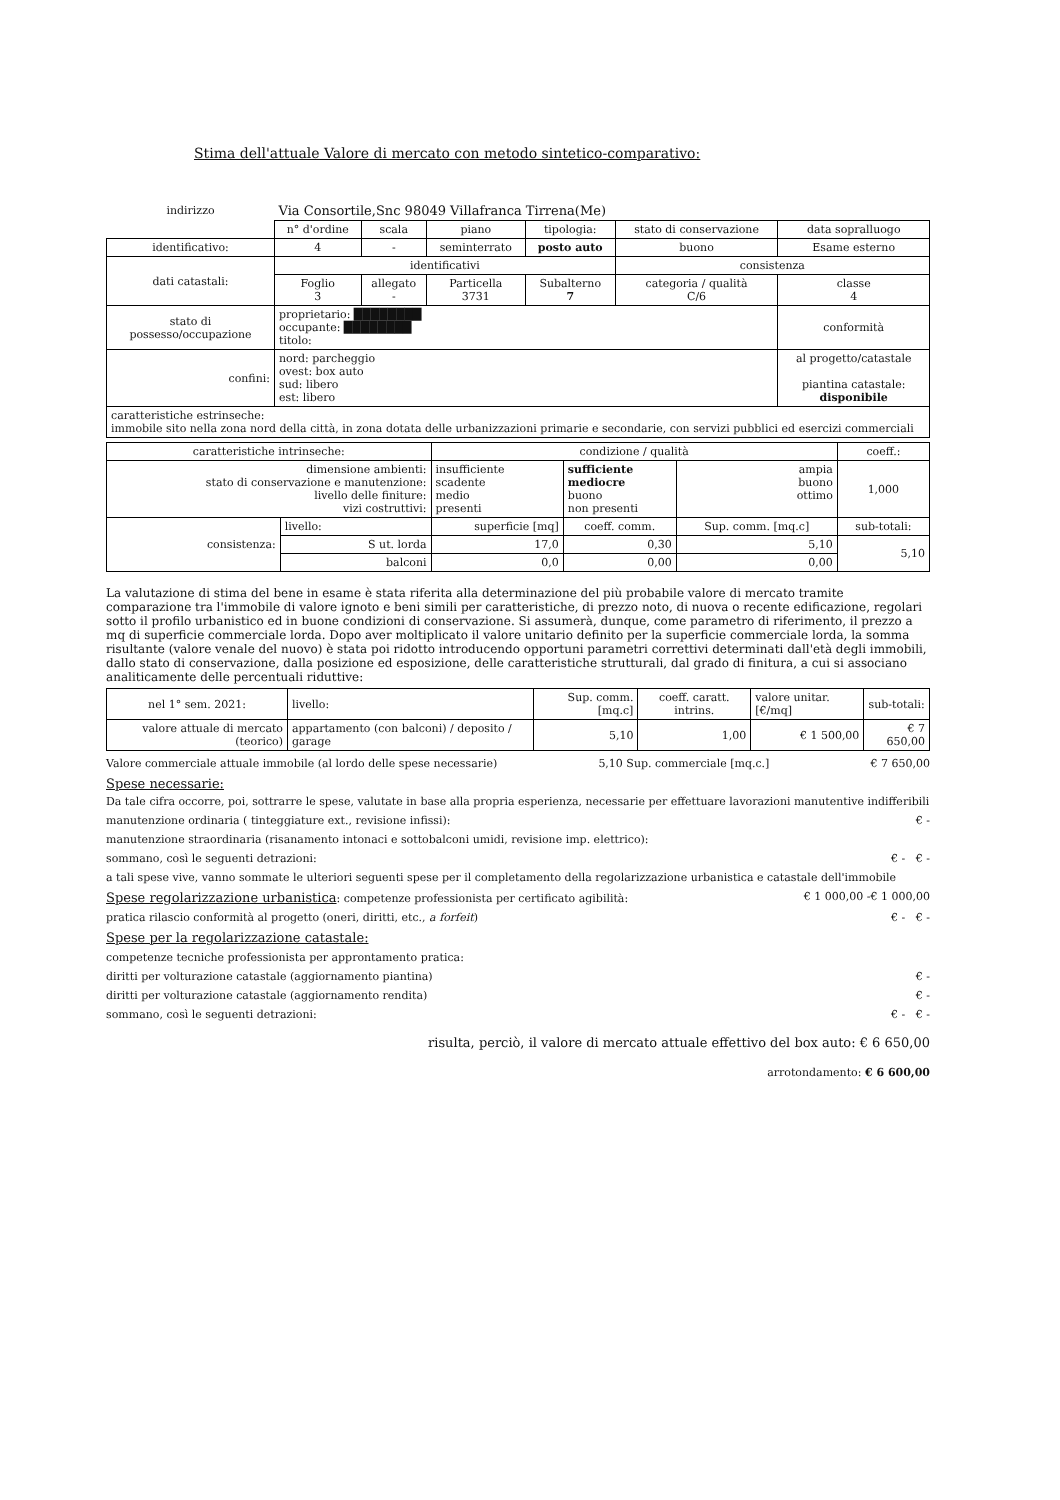Stima dell'attuale Valore di mercato con metodo sintetico-comparativo:
| indirizzo | Via Consortile,Snc 98049 Villafranca Tirrena(Me) | | | | | |
| | n° d'ordine | scala | piano | tipologia: | stato di conservazione | data sopralluogo |
| identificativo: | 4 | - | seminterrato | posto auto | buono | Esame esterno |
| dati catastali: | identificativi | | | | consistenza | |
| | Foglio 3 | allegato - | Particella 3731 | Subalterno 7 | categoria / qualità C/6 | classe 4 |
| stato di possesso/occupazione | proprietario: ████████ occupante: ████████ titolo: | | | | | conformità |
| confini: | nord: parcheggio ovest: box auto sud: libero est: libero | | | | | al progetto/catastale piantina catastale: disponibile |
| caratteristiche estrinseche: immobile sito nella zona nord della città, in zona dotata delle urbanizzazioni primarie e secondarie, con servizi pubblici ed esercizi commerciali | | | | | | |
| caratteristiche intrinseche: | | condizione / qualità | | | coeff.: |
| --- | --- | --- | --- | --- | --- |
| dimensione ambienti: stato di conservazione e manutenzione: livello delle finiture: vizi costruttivi: | | insufficiente scadente medio presenti | sufficiente mediocre buono non presenti | ampia buono ottimo | 1,000 |
| consistenza: | livello: | superficie [mq] | coeff. comm. | Sup. comm. [mq.c] | sub-totali: |
| | S ut. lorda | 17,0 | 0,30 | 5,10 | 5,10 |
| | balconi | 0,0 | 0,00 | 0,00 | |
La valutazione di stima del bene in esame è stata riferita alla determinazione del più probabile valore di mercato tramite comparazione tra l'immobile di valore ignoto e beni simili per caratteristiche, di prezzo noto, di nuova o recente edificazione, regolari sotto il profilo urbanistico ed in buone condizioni di conservazione. Si assumerà, dunque, come parametro di riferimento, il prezzo a mq di superficie commerciale lorda. Dopo aver moltiplicato il valore unitario definito per la superficie commerciale lorda, la somma risultante (valore venale del nuovo) è stata poi ridotto introducendo opportuni parametri correttivi determinati dall'età degli immobili, dallo stato di conservazione, dalla posizione ed esposizione, delle caratteristiche strutturali, dal grado di finitura, a cui si associano analiticamente delle percentuali riduttive:
| nel 1° sem. 2021: | livello: | Sup. comm. [mq.c] | coeff. caratt. intrins. | valore unitar. [€/mq] | sub-totali: |
| valore attuale di mercato (teorico) | appartamento (con balconi) / deposito / garage | 5,10 | 1,00 | € 1 500,00 | € 7 650,00 |
Valore commerciale attuale immobile (al lordo delle spese necessarie) 5,10 Sup. commerciale [mq.c.] € 7 650,00
Spese necessarie:
Da tale cifra occorre, poi, sottrarre le spese, valutate in base alla propria esperienza, necessarie per effettuare lavorazioni manutentive indifferibili
manutenzione ordinaria ( tinteggiature ext., revisione infissi): € -
manutenzione straordinaria (risanamento intonaci e sottobalconi umidi, revisione imp. elettrico):
sommano, così le seguenti detrazioni: € - € -
a tali spese vive, vanno sommate le ulteriori seguenti spese per il completamento della regolarizzazione urbanistica e catastale dell'immobile
Spese regolarizzazione urbanistica: competenze professionista per certificato agibilità: € 1 000,00 -€ 1 000,00
pratica rilascio conformità al progetto (oneri, diritti, etc., a forfeit) € - € -
Spese per la regolarizzazione catastale:
competenze tecniche professionista per approntamento pratica:
diritti per volturazione catastale (aggiornamento piantina) € -
diritti per volturazione catastale (aggiornamento rendita) € -
sommano, così le seguenti detrazioni: € - € -
risulta, perciò, il valore di mercato attuale effettivo del box auto: € 6 650,00
arrotondamento: € 6 600,00